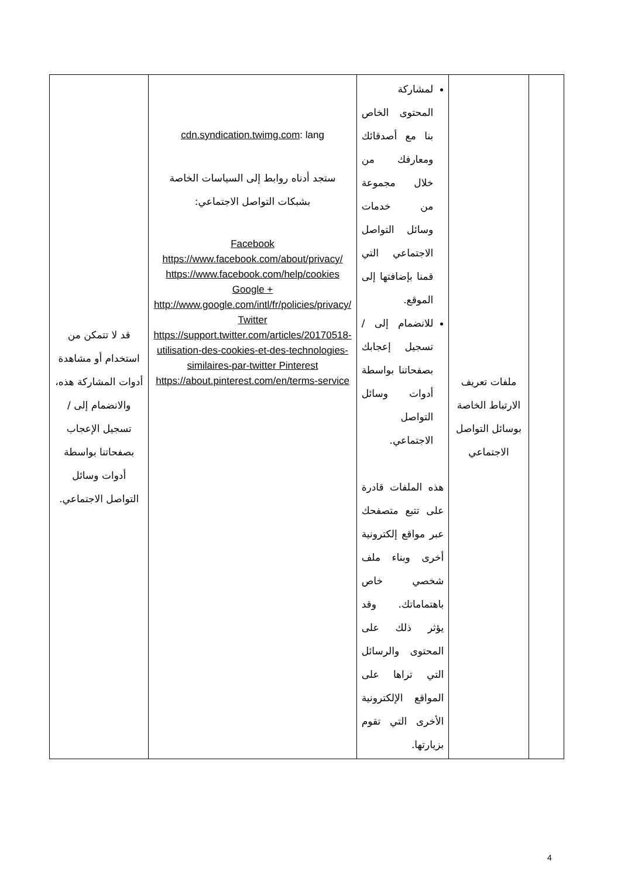| | ملفات تعريف الارتباط الخاصة بوسائل التواصل الاجتماعي | لمشاركة المحتوى الخاص بنا مع أصدقائك ومعارفك من خلال مجموعة من خدمات وسائل التواصل الاجتماعي التي قمنا بإضافتها إلى الموقع. للانضمام إلى / تسجيل إعجابك بصفحاتنا بواسطة أدوات وسائل التواصل الاجتماعي. هذه الملفات قادرة على تتبع متصفحك عبر مواقع إلكترونية أخرى وبناء ملف شخصي خاص باهتماماتك. وقد يؤثر ذلك على المحتوى والرسائل التي تراها على المواقع الإلكترونية الأخرى التي تقوم بزيارتها. | cdn.syndication.twimg.com : lang ستجد أدناه روابط إلى السياسات الخاصة بشبكات التواصل الاجتماعي: Facebook https://www.facebook.com/about/privacy/ https://www.facebook.com/help/cookies Google + http://www.google.com/intl/fr/policies/privacy/ Twitter https://support.twitter.com/articles/20170518-utilisation-des-cookies-et-des-technologies-similaires-par-twitter Pinterest https://about.pinterest.com/en/terms-service | قد لا تتمكن من استخدام أو مشاهدة أدوات المشاركة هذه، والانضمام إلى / تسجيل الإعجاب بصفحاتنا بواسطة أدوات وسائل التواصل الاجتماعي. |
4